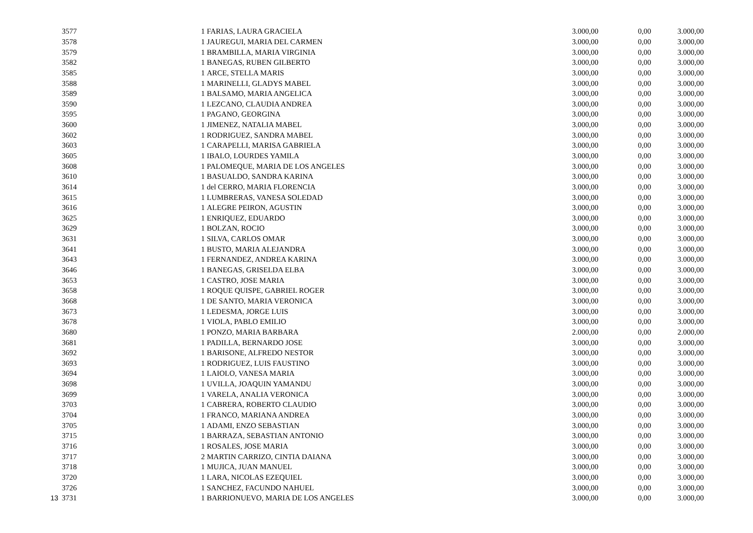| | 3577 | 1 | FARIAS, LAURA GRACIELA | 3.000,00 | 0,00 | 3.000,00 |
| | 3578 | 1 | JAUREGUI, MARIA DEL CARMEN | 3.000,00 | 0,00 | 3.000,00 |
| | 3579 | 1 | BRAMBILLA, MARIA VIRGINIA | 3.000,00 | 0,00 | 3.000,00 |
| | 3582 | 1 | BANEGAS, RUBEN GILBERTO | 3.000,00 | 0,00 | 3.000,00 |
| | 3585 | 1 | ARCE, STELLA MARIS | 3.000,00 | 0,00 | 3.000,00 |
| | 3588 | 1 | MARINELLI, GLADYS MABEL | 3.000,00 | 0,00 | 3.000,00 |
| | 3589 | 1 | BALSAMO, MARIA ANGELICA | 3.000,00 | 0,00 | 3.000,00 |
| | 3590 | 1 | LEZCANO, CLAUDIA ANDREA | 3.000,00 | 0,00 | 3.000,00 |
| | 3595 | 1 | PAGANO, GEORGINA | 3.000,00 | 0,00 | 3.000,00 |
| | 3600 | 1 | JIMENEZ, NATALIA MABEL | 3.000,00 | 0,00 | 3.000,00 |
| | 3602 | 1 | RODRIGUEZ, SANDRA MABEL | 3.000,00 | 0,00 | 3.000,00 |
| | 3603 | 1 | CARAPELLI, MARISA GABRIELA | 3.000,00 | 0,00 | 3.000,00 |
| | 3605 | 1 | IBALO, LOURDES YAMILA | 3.000,00 | 0,00 | 3.000,00 |
| | 3608 | 1 | PALOMEQUE, MARIA DE LOS ANGELES | 3.000,00 | 0,00 | 3.000,00 |
| | 3610 | 1 | BASUALDO, SANDRA KARINA | 3.000,00 | 0,00 | 3.000,00 |
| | 3614 | 1 | del CERRO, MARIA FLORENCIA | 3.000,00 | 0,00 | 3.000,00 |
| | 3615 | 1 | LUMBRERAS, VANESA SOLEDAD | 3.000,00 | 0,00 | 3.000,00 |
| | 3616 | 1 | ALEGRE PEIRON, AGUSTIN | 3.000,00 | 0,00 | 3.000,00 |
| | 3625 | 1 | ENRIQUEZ, EDUARDO | 3.000,00 | 0,00 | 3.000,00 |
| | 3629 | 1 | BOLZAN, ROCIO | 3.000,00 | 0,00 | 3.000,00 |
| | 3631 | 1 | SILVA, CARLOS OMAR | 3.000,00 | 0,00 | 3.000,00 |
| | 3641 | 1 | BUSTO, MARIA ALEJANDRA | 3.000,00 | 0,00 | 3.000,00 |
| | 3643 | 1 | FERNANDEZ, ANDREA KARINA | 3.000,00 | 0,00 | 3.000,00 |
| | 3646 | 1 | BANEGAS, GRISELDA ELBA | 3.000,00 | 0,00 | 3.000,00 |
| | 3653 | 1 | CASTRO, JOSE MARIA | 3.000,00 | 0,00 | 3.000,00 |
| | 3658 | 1 | ROQUE QUISPE, GABRIEL ROGER | 3.000,00 | 0,00 | 3.000,00 |
| | 3668 | 1 | DE SANTO, MARIA VERONICA | 3.000,00 | 0,00 | 3.000,00 |
| | 3673 | 1 | LEDESMA, JORGE LUIS | 3.000,00 | 0,00 | 3.000,00 |
| | 3678 | 1 | VIOLA, PABLO EMILIO | 3.000,00 | 0,00 | 3.000,00 |
| | 3680 | 1 | PONZO, MARIA BARBARA | 2.000,00 | 0,00 | 2.000,00 |
| | 3681 | 1 | PADILLA, BERNARDO JOSE | 3.000,00 | 0,00 | 3.000,00 |
| | 3692 | 1 | BARISONE, ALFREDO NESTOR | 3.000,00 | 0,00 | 3.000,00 |
| | 3693 | 1 | RODRIGUEZ, LUIS FAUSTINO | 3.000,00 | 0,00 | 3.000,00 |
| | 3694 | 1 | LAIOLO, VANESA MARIA | 3.000,00 | 0,00 | 3.000,00 |
| | 3698 | 1 | UVILLA, JOAQUIN YAMANDU | 3.000,00 | 0,00 | 3.000,00 |
| | 3699 | 1 | VARELA, ANALIA VERONICA | 3.000,00 | 0,00 | 3.000,00 |
| | 3703 | 1 | CABRERA, ROBERTO CLAUDIO | 3.000,00 | 0,00 | 3.000,00 |
| | 3704 | 1 | FRANCO, MARIANA ANDREA | 3.000,00 | 0,00 | 3.000,00 |
| | 3705 | 1 | ADAMI, ENZO SEBASTIAN | 3.000,00 | 0,00 | 3.000,00 |
| | 3715 | 1 | BARRAZA, SEBASTIAN ANTONIO | 3.000,00 | 0,00 | 3.000,00 |
| | 3716 | 1 | ROSALES, JOSE MARIA | 3.000,00 | 0,00 | 3.000,00 |
| | 3717 | 2 | MARTIN CARRIZO, CINTIA DAIANA | 3.000,00 | 0,00 | 3.000,00 |
| | 3718 | 1 | MUJICA, JUAN MANUEL | 3.000,00 | 0,00 | 3.000,00 |
| | 3720 | 1 | LARA, NICOLAS EZEQUIEL | 3.000,00 | 0,00 | 3.000,00 |
| | 3726 | 1 | SANCHEZ, FACUNDO NAHUEL | 3.000,00 | 0,00 | 3.000,00 |
| 13 | 3731 | 1 | BARRIONUEVO, MARIA DE LOS ANGELES | 3.000,00 | 0,00 | 3.000,00 |